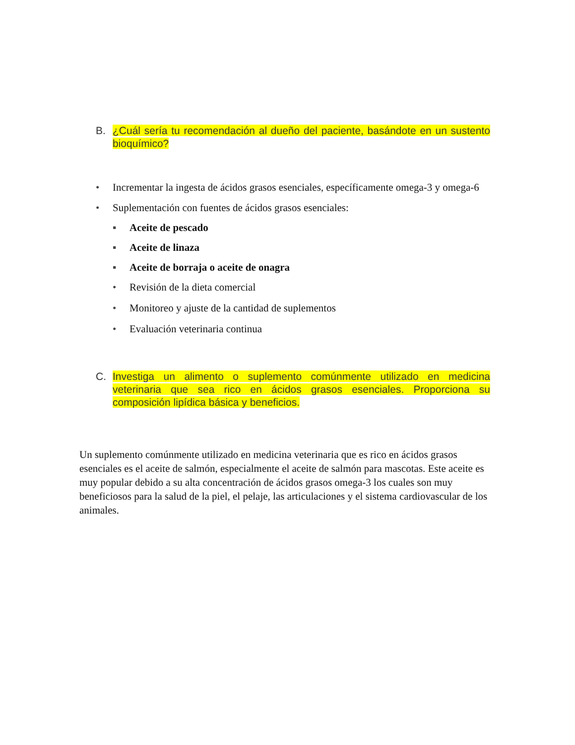B. ¿Cuál sería tu recomendación al dueño del paciente, basándote en un sustento bioquímico?
• Incrementar la ingesta de ácidos grasos esenciales, específicamente omega-3 y omega-6
• Suplementación con fuentes de ácidos grasos esenciales:
▪ Aceite de pescado
▪ Aceite de linaza
▪ Aceite de borraja o aceite de onagra
• Revisión de la dieta comercial
• Monitoreo y ajuste de la cantidad de suplementos
• Evaluación veterinaria continua
C. Investiga un alimento o suplemento comúnmente utilizado en medicina veterinaria que sea rico en ácidos grasos esenciales. Proporciona su composición lipídica básica y beneficios.
Un suplemento comúnmente utilizado en medicina veterinaria que es rico en ácidos grasos esenciales es el aceite de salmón, especialmente el aceite de salmón para mascotas. Este aceite es muy popular debido a su alta concentración de ácidos grasos omega-3 los cuales son muy beneficiosos para la salud de la piel, el pelaje, las articulaciones y el sistema cardiovascular de los animales.